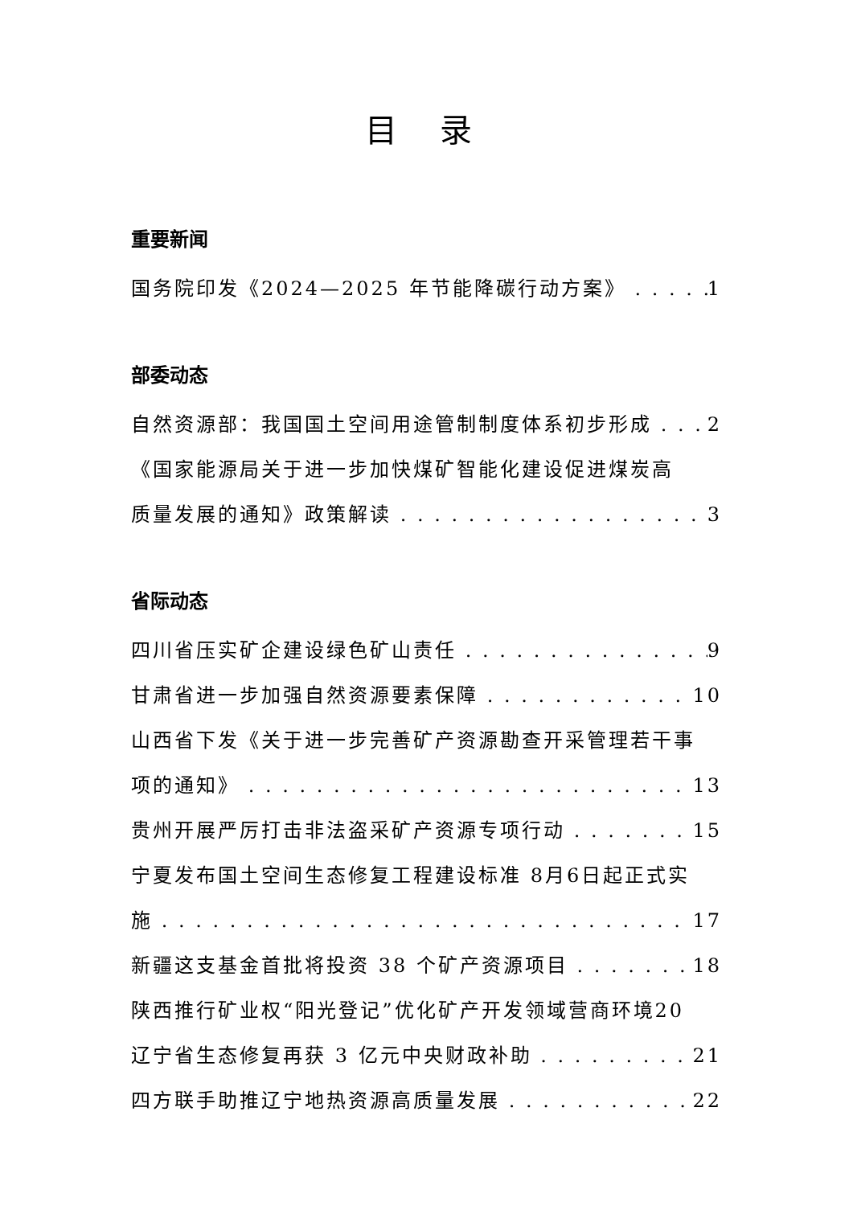目 录
重要新闻
国务院印发《2024—2025 年节能降碳行动方案》 1
部委动态
自然资源部：我国国土空间用途管制制度体系初步形成 2
《国家能源局关于进一步加快煤矿智能化建设促进煤炭高
质量发展的通知》政策解读 3
省际动态
四川省压实矿企建设绿色矿山责任 9
甘肃省进一步加强自然资源要素保障 10
山西省下发《关于进一步完善矿产资源勘查开采管理若干事
项的通知》 13
贵州开展严厉打击非法盗采矿产资源专项行动 15
宁夏发布国土空间生态修复工程建设标准 8月6日起正式实
施 17
新疆这支基金首批将投资 38 个矿产资源项目 18
陕西推行矿业权“阳光登记”优化矿产开发领域营商环境20
辽宁省生态修复再获 3 亿元中央财政补助 21
四方联手助推辽宁地热资源高质量发展 22